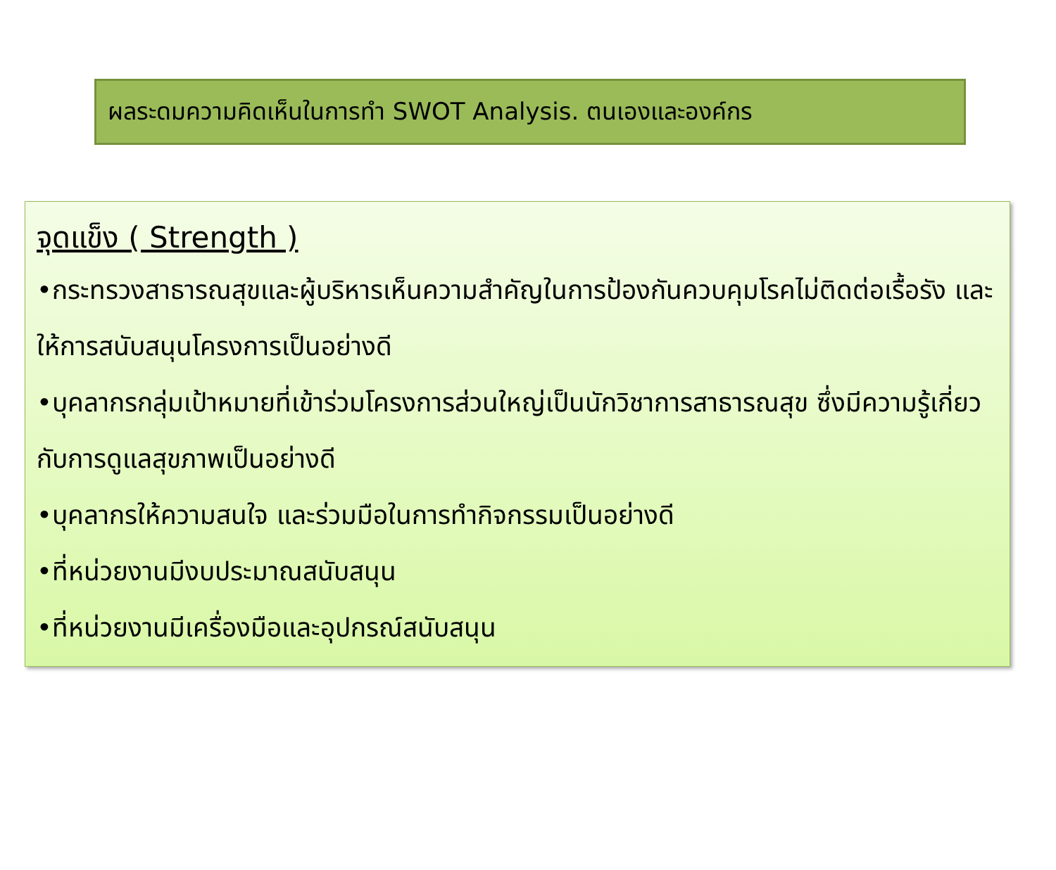ผลระดมความคิดเห็นในการทำ SWOT Analysis. ตนเองและองค์กร
จุดแข็ง ( Strength )
•กระทรวงสาธารณสุขและผู้บริหารเห็นความสำคัญในการป้องกันควบคุมโรคไม่ติดต่อเรื้อรัง และให้การสนับสนุนโครงการเป็นอย่างดี
•บุคลากรกลุ่มเป้าหมายที่เข้าร่วมโครงการส่วนใหญ่เป็นนักวิชาการสาธารณสุข ซึ่งมีความรู้เกี่ยวกับการดูแลสุขภาพเป็นอย่างดี
•บุคลากรให้ความสนใจ และร่วมมือในการทำกิจกรรมเป็นอย่างดี
•ที่หน่วยงานมีงบประมาณสนับสนุน
•ที่หน่วยงานมีเครื่องมือและอุปกรณ์สนับสนุน